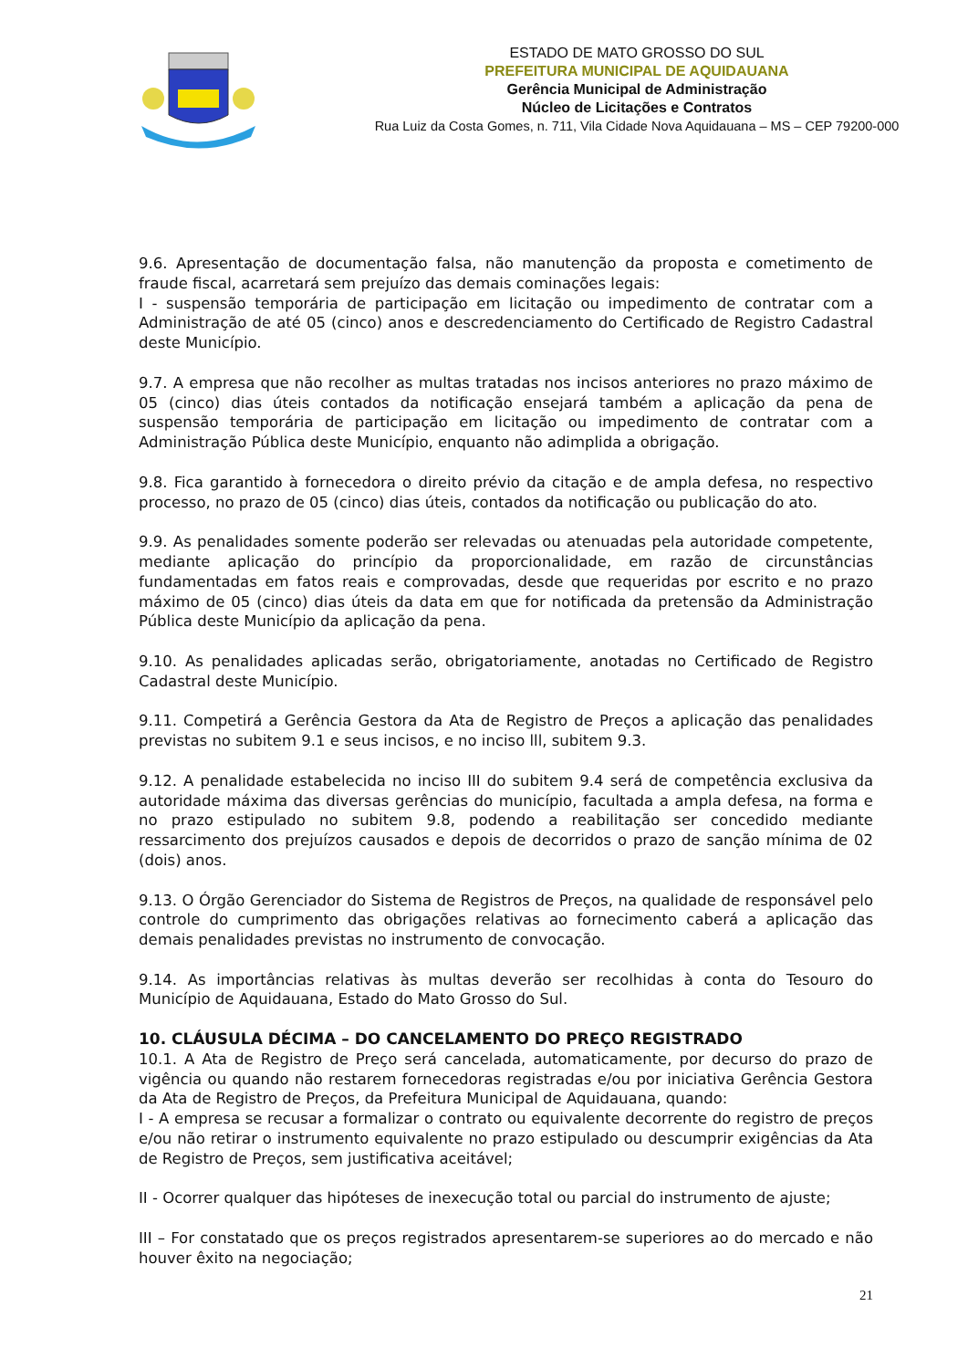ESTADO DE MATO GROSSO DO SUL
PREFEITURA MUNICIPAL DE AQUIDAUANA
Gerência Municipal de Administração
Núcleo de Licitações e Contratos
Rua Luiz da Costa Gomes, n. 711, Vila Cidade Nova Aquidauana – MS – CEP 79200-000
9.6. Apresentação de documentação falsa, não manutenção da proposta e cometimento de fraude fiscal, acarretará sem prejuízo das demais cominações legais:
I - suspensão temporária de participação em licitação ou impedimento de contratar com a Administração de até 05 (cinco) anos e descredenciamento do Certificado de Registro Cadastral deste Município.
9.7. A empresa que não recolher as multas tratadas nos incisos anteriores no prazo máximo de 05 (cinco) dias úteis contados da notificação ensejará também a aplicação da pena de suspensão temporária de participação em licitação ou impedimento de contratar com a Administração Pública deste Município, enquanto não adimplida a obrigação.
9.8. Fica garantido à fornecedora o direito prévio da citação e de ampla defesa, no respectivo processo, no prazo de 05 (cinco) dias úteis, contados da notificação ou publicação do ato.
9.9. As penalidades somente poderão ser relevadas ou atenuadas pela autoridade competente, mediante aplicação do princípio da proporcionalidade, em razão de circunstâncias fundamentadas em fatos reais e comprovadas, desde que requeridas por escrito e no prazo máximo de 05 (cinco) dias úteis da data em que for notificada da pretensão da Administração Pública deste Município da aplicação da pena.
9.10. As penalidades aplicadas serão, obrigatoriamente, anotadas no Certificado de Registro Cadastral deste Município.
9.11. Competirá a Gerência Gestora da Ata de Registro de Preços a aplicação das penalidades previstas no subitem 9.1 e seus incisos, e no inciso lll, subitem 9.3.
9.12. A penalidade estabelecida no inciso III do subitem 9.4 será de competência exclusiva da autoridade máxima das diversas gerências do município, facultada a ampla defesa, na forma e no prazo estipulado no subitem 9.8, podendo a reabilitação ser concedido mediante ressarcimento dos prejuízos causados e depois de decorridos o prazo de sanção mínima de 02 (dois) anos.
9.13. O Órgão Gerenciador do Sistema de Registros de Preços, na qualidade de responsável pelo controle do cumprimento das obrigações relativas ao fornecimento caberá a aplicação das demais penalidades previstas no instrumento de convocação.
9.14. As importâncias relativas às multas deverão ser recolhidas à conta do Tesouro do Município de Aquidauana, Estado do Mato Grosso do Sul.
10. CLÁUSULA DÉCIMA – DO CANCELAMENTO DO PREÇO REGISTRADO
10.1. A Ata de Registro de Preço será cancelada, automaticamente, por decurso do prazo de vigência ou quando não restarem fornecedoras registradas e/ou por iniciativa Gerência Gestora da Ata de Registro de Preços, da Prefeitura Municipal de Aquidauana, quando:
I - A empresa se recusar a formalizar o contrato ou equivalente decorrente do registro de preços e/ou não retirar o instrumento equivalente no prazo estipulado ou descumprir exigências da Ata de Registro de Preços, sem justificativa aceitável;
II - Ocorrer qualquer das hipóteses de inexecução total ou parcial do instrumento de ajuste;
III – For constatado que os preços registrados apresentarem-se superiores ao do mercado e não houver êxito na negociação;
21